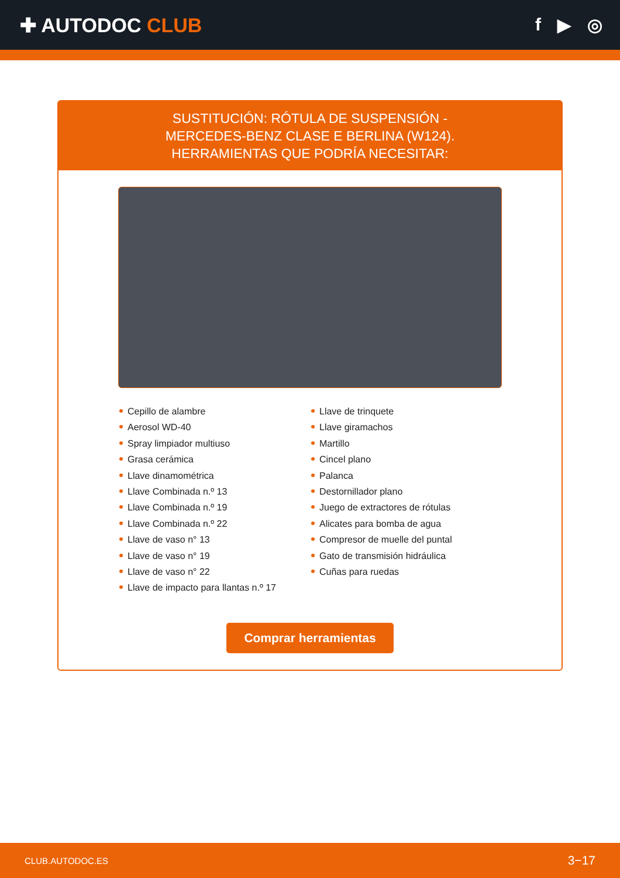✚ AUTODOC CLUB f ▶ ◎
SUSTITUCIÓN: RÓTULA DE SUSPENSIÓN - MERCEDES-BENZ CLASE E BERLINA (W124). HERRAMIENTAS QUE PODRÍA NECESITAR:
Cepillo de alambre
Aerosol WD-40
Spray limpiador multiuso
Grasa cerámica
Llave dinamométrica
Llave Combinada n.º 13
Llave Combinada n.º 19
Llave Combinada n.º 22
Llave de vaso n° 13
Llave de vaso n° 19
Llave de vaso n° 22
Llave de impacto para llantas n.º 17
Llave de trinquete
Llave giramachos
Martillo
Cincel plano
Palanca
Destornillador plano
Juego de extractores de rótulas
Alicates para bomba de agua
Compresor de muelle del puntal
Gato de transmisión hidráulica
Cuñas para ruedas
Comprar herramientas
CLUB.AUTODOC.ES 3−17